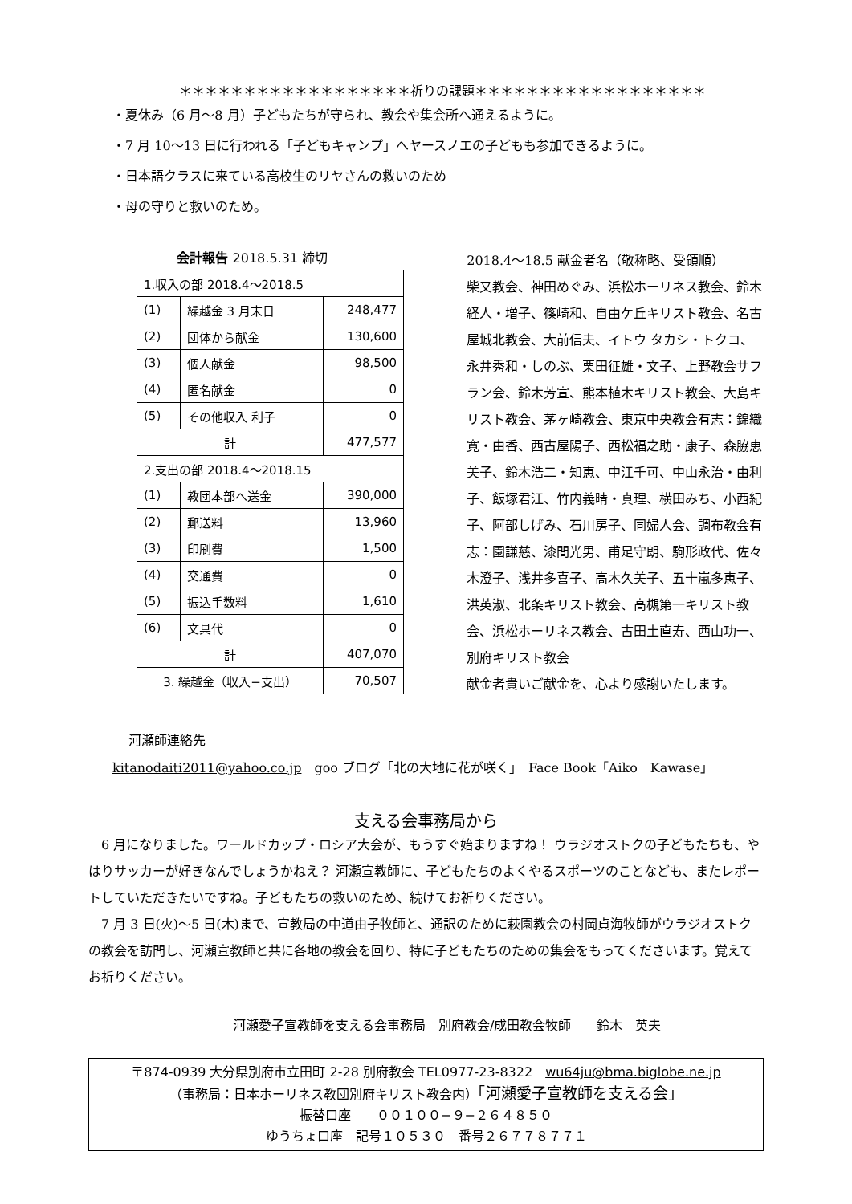＊＊＊＊＊＊＊＊＊＊＊＊＊＊＊＊＊＊祈りの課題＊＊＊＊＊＊＊＊＊＊＊＊＊＊＊＊＊＊
・夏休み（6 月〜8 月）子どもたちが守られ、教会や集会所へ通えるように。
・7 月 10〜13 日に行われる「子どもキャンプ」へヤースノエの子どもも参加できるように。
・日本語クラスに来ている高校生のリヤさんの救いのため
・母の守りと救いのため。
会計報告 2018.5.31 締切
| 1.収入の部 2018.4〜2018.5 | | |
| (1) | 繰越金 3 月末日 | 248,477 |
| (2) | 団体から献金 | 130,600 |
| (3) | 個人献金 | 98,500 |
| (4) | 匿名献金 | 0 |
| (5) | その他収入 利子 | 0 |
| 計 | | 477,577 |
| 2.支出の部 2018.4〜2018.15 | | |
| (1) | 教団本部へ送金 | 390,000 |
| (2) | 郵送料 | 13,960 |
| (3) | 印刷費 | 1,500 |
| (4) | 交通費 | 0 |
| (5) | 振込手数料 | 1,610 |
| (6) | 文具代 | 0 |
| 計 | | 407,070 |
| 3. 繰越金（収入−支出） | | 70,507 |
2018.4〜18.5 献金者名（敬称略、受領順）
柴又教会、神田めぐみ、浜松ホーリネス教会、鈴木経人・増子、篠崎和、自由ケ丘キリスト教会、名古屋城北教会、大前信夫、イトウ タカシ・トクコ、永井秀和・しのぶ、栗田征雄・文子、上野教会サフラン会、鈴木芳宣、熊本植木キリスト教会、大島キリスト教会、茅ヶ崎教会、東京中央教会有志：錦織寛・由香、西古屋陽子、西松福之助・康子、森脇恵美子、鈴木浩二・知恵、中江千可、中山永治・由利子、飯塚君江、竹内義晴・真理、横田みち、小西紀子、阿部しげみ、石川房子、同婦人会、調布教会有志：園謙慈、漆間光男、甫足守朗、駒形政代、佐々木澄子、浅井多喜子、高木久美子、五十嵐多恵子、洪英淑、北条キリスト教会、高槻第一キリスト教会、浜松ホーリネス教会、古田土直寿、西山功一、別府キリスト教会
献金者貴いご献金を、心より感謝いたします。
河瀬師連絡先
kitanodaiti2011@yahoo.co.jp　goo ブログ「北の大地に花が咲く」　Face Book「Aiko　Kawase」
支える会事務局から
　6 月になりました。ワールドカップ・ロシア大会が、もうすぐ始まりますね！ ウラジオストクの子どもたちも、やはりサッカーが好きなんでしょうかねえ？ 河瀬宣教師に、子どもたちのよくやるスポーツのことなども、またレポートしていただきたいですね。子どもたちの救いのため、続けてお祈りください。
　7 月 3 日(火)〜5 日(木)まで、宣教局の中道由子牧師と、通訳のために萩園教会の村岡貞海牧師がウラジオストクの教会を訪問し、河瀬宣教師と共に各地の教会を回り、特に子どもたちのための集会をもってくださいます。覚えてお祈りください。
河瀬愛子宣教師を支える会事務局　別府教会/成田教会牧師　　鈴木　英夫
〒874-0939 大分県別府市立田町 2-28 別府教会 TEL0977-23-8322　wu64ju@bma.biglobe.ne.jp
（事務局：日本ホーリネス教団別府キリスト教会内）「河瀬愛子宣教師を支える会」
振替口座　　００１００−９−２６４８５０
ゆうちょ口座　記号１０５３０　番号２６７７８７７１